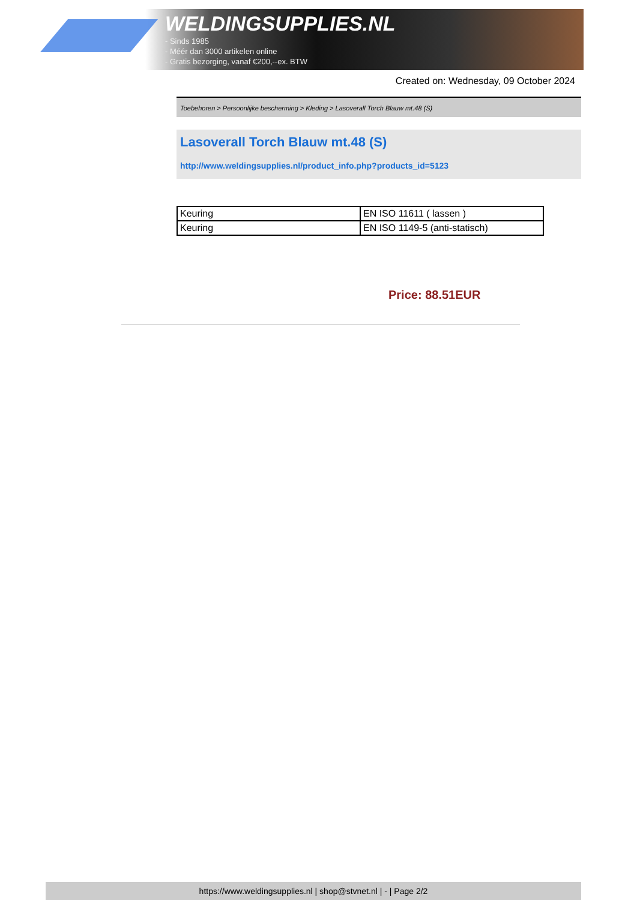WELDINGSUPPLIES.NL
- Sinds 1985
- Méér dan 3000 artikelen online
- Gratis bezorging, vanaf €200,--ex. BTW
Created on: Wednesday, 09 October 2024
Toebehoren > Persoonlijke bescherming > Kleding > Lasoverall Torch Blauw mt.48 (S)
Lasoverall Torch Blauw mt.48 (S)
http://www.weldingsupplies.nl/product_info.php?products_id=5123
| Keuring | EN ISO 11611 ( lassen ) |
| Keuring | EN ISO 1149-5 (anti-statisch) |
Price: 88.51EUR
https://www.weldingsupplies.nl | shop@stvnet.nl | - | Page 2/2